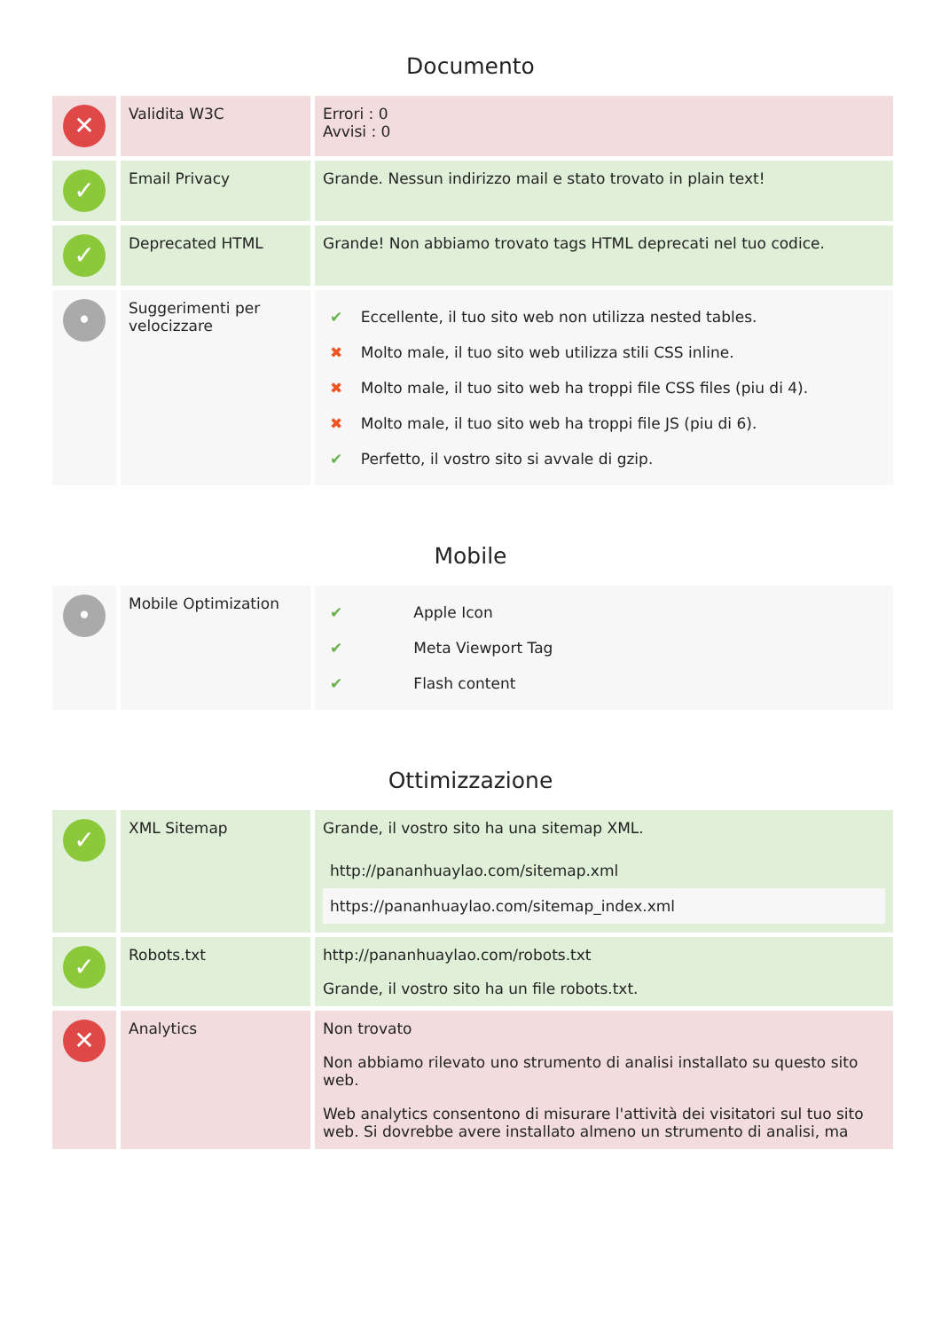Documento
| ✕ | Validita W3C | Errori : 0 Avvisi : 0 |
| ✓ | Email Privacy | Grande. Nessun indirizzo mail e stato trovato in plain text! |
| ✓ | Deprecated HTML | Grande! Non abbiamo trovato tags HTML deprecati nel tuo codice. |
| • | Suggerimenti per velocizzare | / ✔ / Eccellente, il tuo sito web non utilizza nested tables. / / ✖ / Molto male, il tuo sito web utilizza stili CSS inline. / / ✖ / Molto male, il tuo sito web ha troppi file CSS files (piu di 4). / / ✖ / Molto male, il tuo sito web ha troppi file JS (piu di 6). / / ✔ / Perfetto, il vostro sito si avvale di gzip. / |
Mobile
| • | Mobile Optimization | / ✔ / Apple Icon / / ✔ / Meta Viewport Tag / / ✔ / Flash content / |
Ottimizzazione
| ✓ | XML Sitemap | Grande, il vostro sito ha una sitemap XML. / http://pananhuaylao.com/sitemap.xml / / https://pananhuaylao.com/sitemap_index.xml / |
| ✓ | Robots.txt | http://pananhuaylao.com/robots.txt Grande, il vostro sito ha un file robots.txt. |
| ✕ | Analytics | Non trovato Non abbiamo rilevato uno strumento di analisi installato su questo sito web. Web analytics consentono di misurare l'attività dei visitatori sul tuo sito web. Si dovrebbe avere installato almeno un strumento di analisi, ma |